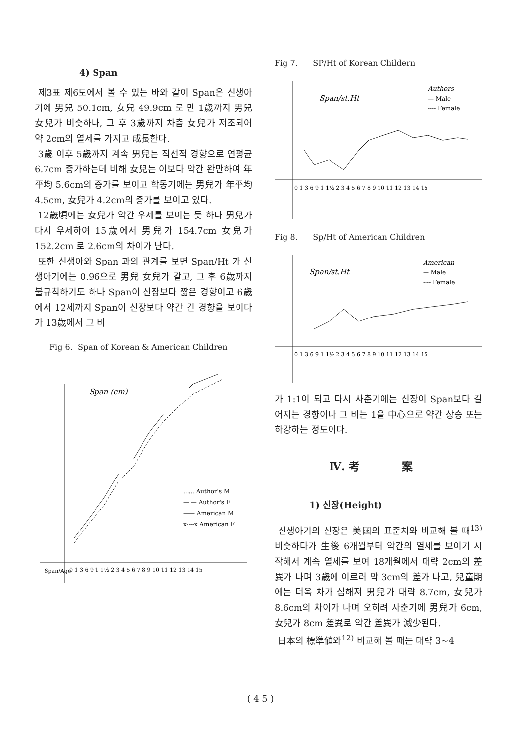4) Span
제3표 제6도에서 볼 수 있는 바와 같이 Span은 신생아기에 男兒 50.1cm, 女兒 49.9cm 로 만 1歲까지 男兒 女兒가 비슷하나, 그 후 3歲까지 차츰 女兒가 저조되어 약 2cm의 열세를 가지고 成長한다.
3歲 이후 5歲까지 계속 男兒는 직선적 경향으로 연평균 6.7cm 증가하는데 비해 女兒는 이보다 약간 완만하여 年平均 5.6cm의 증가를 보이고 학동기에는 男兒가 年平均 4.5cm, 女兒가 4.2cm의 증가를 보이고 있다.
12歲頃에는 女兒가 약간 우세를 보이는 듯 하나 男兒가 다시 우세하여 15歲에서 男兒가 154.7cm 女兒가 152.2cm 로 2.6cm의 차이가 난다.
또한 신생아와 Span 과의 관계를 보면 Span/Ht 가 신생아기에는 0.96으로 男兒 女兒가 같고, 그 후 6歲까지 불규칙하기도 하나 Span이 신장보다 짧은 경향이고 6歲에서 12세까지 Span이 신장보다 약간 긴 경향을 보이다가 13歲에서 그 비
Fig 6. Span of Korean & American Children
Span (cm)
...... Author's M
— — Author's F
—— American M
x----x American F
Span/Age
0 1 3 6 9 1 1½ 2 3 4 5 6 7 8 9 10 11 12 13 14 15
Fig 7. SP/Ht of Korean Childern
Span/st.Ht
Authors
— Male
---- Female
0 1 3 6 9 1 1½ 2 3 4 5 6 7 8 9 10 11 12 13 14 15
Fig 8. Sp/Ht of American Children
Span/st.Ht
American
— Male
---- Female
0 1 3 6 9 1 1½ 2 3 4 5 6 7 8 9 10 11 12 13 14 15
가 1:1이 되고 다시 사춘기에는 신장이 Span보다 길어지는 경향이나 그 비는 1을 中心으로 약간 상승 또는 하강하는 정도이다.
Ⅳ. 考 案
1) 신장(Height)
신생아기의 신장은 美國의 표준치와 비교해 볼 때<sup>13)</sup> 비슷하다가 生後 6개월부터 약간의 열세를 보이기 시작해서 계속 열세를 보여 18개월에서 대략 2cm의 差異가 나며 3歲에 이르러 약 3cm의 差가 나고, 兒童期에는 더욱 차가 심해져 男兒가 대략 8.7cm, 女兒가 8.6cm의 차이가 나며 오히려 사춘기에 男兒가 6cm, 女兒가 8cm 差異로 약간 差異가 減少된다.
日本의 標準値와<sup>12)</sup> 비교해 볼 때는 대략 3~4
( 4 5 )